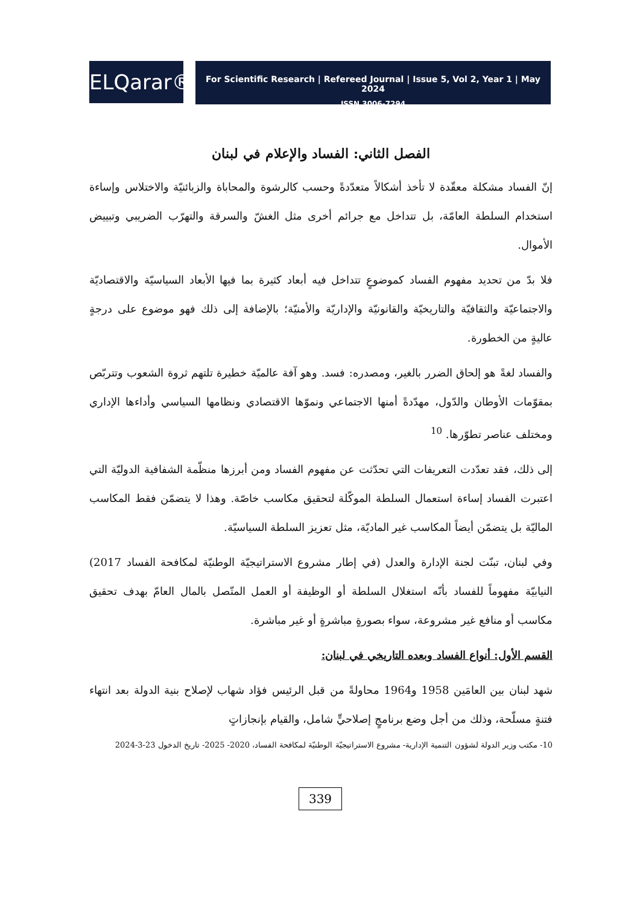ELQarar®
For Scientific Research | Refereed Journal | Issue 5, Vol 2, Year 1 | May 2024
ISSN 3006-7294
الفصل الثاني: الفساد والإعلام في لبنان
إنّ الفساد مشكلة معقّدة لا تأخذ أشكالاً متعدّدةً وحسب كالرشوة والمحاباة والزبائنيّة والاختلاس وإساءة استخدام السلطة العامّة، بل تتداخل مع جرائم أخرى مثل الغشّ والسرقة والتهرّب الضريبي وتبييض الأموال.
فلا بدّ من تحديد مفهوم الفساد كموضوعٍ تتداخل فيه أبعاد كثيرة بما فيها الأبعاد السياسيّة والاقتصاديّة والاجتماعيّة والثقافيّة والتاريخيّة والقانونيّة والإداريّة والأمنيّة؛ بالإضافة إلى ذلك فهو موضوع على درجةٍ عاليةٍ من الخطورة.
والفساد لغةً هو إلحاق الضرر بالغير، ومصدره: فسد. وهو آفة عالميّة خطيرة تلتهم ثروة الشعوب وتتربّص بمقوّمات الأوطان والدّول، مهدّدةً أمنها الاجتماعي ونموّها الاقتصادي ونظامها السياسي وأداءها الإداري ومختلف عناصر تطوّرها. <sup>10</sup>
إلى ذلك، فقد تعدّدت التعريفات التي تحدّثت عن مفهوم الفساد ومن أبرزها منظّمة الشفافية الدوليّة التي اعتبرت الفساد إساءة استعمال السلطة الموكّلة لتحقيق مكاسب خاصّة. وهذا لا يتضمّن فقط المكاسب الماليّة بل يتضمّن أيضاً المكاسب غير الماديّة، مثل تعزيز السلطة السياسيّة.
وفي لبنان، تبنّت لجنة الإدارة والعدل (في إطار مشروع الاستراتيجيّة الوطنيّة لمكافحة الفساد 2017) النيابيّة مفهوماً للفساد بأنّه استغلال السلطة أو الوظيفة أو العمل المتّصل بالمال العامّ بهدف تحقيق مكاسب أو منافع غير مشروعة، سواء بصورةٍ مباشرةٍ أو غير مباشرة.
القسم الأول: أنواع الفساد وبعده التاريخي في لبنان:
شهد لبنان بين العامَين 1958 و1964 محاولةً من قبل الرئيس فؤاد شهاب لإصلاح بنية الدولة بعد انتهاء فتنةٍ مسلّحة، وذلك من أجل وضع برنامجٍ إصلاحيٍّ شامل، والقيام بإنجازاتٍ
10- مكتب وزير الدولة لشؤون التنمية الإدارية- مشروع الاستراتيجيّة الوطنيّة لمكافحة الفساد، 2020- 2025- تاريخ الدخول 23-3-2024
339